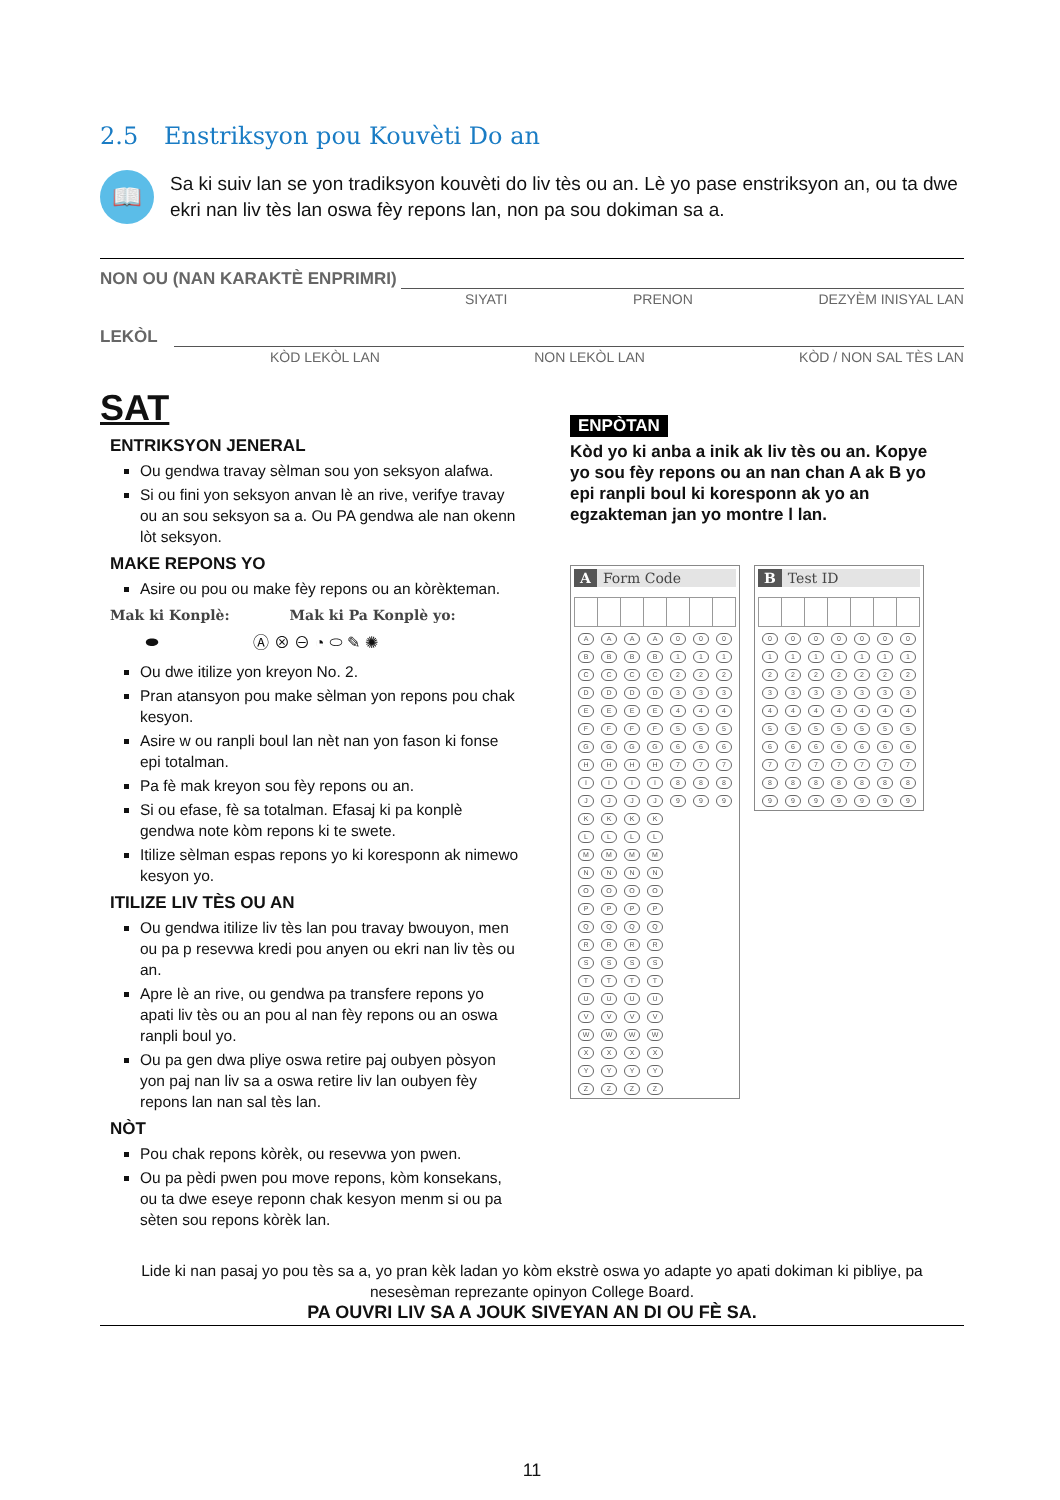2.5 Enstriksyon pou Kouvèti Do an
📖
Sa ki suiv lan se yon tradiksyon kouvèti do liv tès ou an. Lè yo pase enstriksyon an, ou ta dwe ekri nan liv tès lan oswa fèy repons lan, non pa sou dokiman sa a.
NON OU (NAN KARAKTÈ ENPRIMRI)
SIYATI PRENON DEZYÈM INISYAL LAN
LEKÒL
KÒD LEKÒL LAN NON LEKÒL LAN KÒD / NON SAL TÈS LAN
SAT
ENTRIKSYON JENERAL
Ou gendwa travay sèlman sou yon seksyon alafwa.
Si ou fini yon seksyon anvan lè an rive, verifye travay ou an sou seksyon sa a. Ou PA gendwa ale nan okenn lòt seksyon.
MAKE REPONS YO
Asire ou pou ou make fèy repons ou an kòrèkteman.
Mak ki Konplè: Mak ki Pa Konplè yo:
⬬ Ⓐ ⊗ ⊖ ◔ ⬭ ✎ ✺
Ou dwe itilize yon kreyon No. 2.
Pran atansyon pou make sèlman yon repons pou chak kesyon.
Asire w ou ranpli boul lan nèt nan yon fason ki fonse epi totalman.
Pa fè mak kreyon sou fèy repons ou an.
Si ou efase, fè sa totalman. Efasaj ki pa konplè gendwa note kòm repons ki te swete.
Itilize sèlman espas repons yo ki koresponn ak nimewo kesyon yo.
ITILIZE LIV TÈS OU AN
Ou gendwa itilize liv tès lan pou travay bwouyon, men ou pa p resevwa kredi pou anyen ou ekri nan liv tès ou an.
Apre lè an rive, ou gendwa pa transfere repons yo apati liv tès ou an pou al nan fèy repons ou an oswa ranpli boul yo.
Ou pa gen dwa pliye oswa retire paj oubyen pòsyon yon paj nan liv sa a oswa retire liv lan oubyen fèy repons lan nan sal tès lan.
NÒT
Pou chak repons kòrèk, ou resevwa yon pwen.
Ou pa pèdi pwen pou move repons, kòm konsekans, ou ta dwe eseye reponn chak kesyon menm si ou pa sèten sou repons kòrèk lan.
ENPÒTAN
Kòd yo ki anba a inik ak liv tès ou an. Kopye yo sou fèy repons ou an nan chan A ak B yo epi ranpli boul ki koresponn ak yo an egzakteman jan yo montre l lan.
A Form Code
| A | A | A | A | 0 | 0 | 0 |
| B | B | B | B | 1 | 1 | 1 |
| C | C | C | C | 2 | 2 | 2 |
| D | D | D | D | 3 | 3 | 3 |
| E | E | E | E | 4 | 4 | 4 |
| F | F | F | F | 5 | 5 | 5 |
| G | G | G | G | 6 | 6 | 6 |
| H | H | H | H | 7 | 7 | 7 |
| I | I | I | I | 8 | 8 | 8 |
| J | J | J | J | 9 | 9 | 9 |
| K | K | K | K | | | |
| L | L | L | L | | | |
| M | M | M | M | | | |
| N | N | N | N | | | |
| O | O | O | O | | | |
| P | P | P | P | | | |
| Q | Q | Q | Q | | | |
| R | R | R | R | | | |
| S | S | S | S | | | |
| T | T | T | T | | | |
| U | U | U | U | | | |
| V | V | V | V | | | |
| W | W | W | W | | | |
| X | X | X | X | | | |
| Y | Y | Y | Y | | | |
| Z | Z | Z | Z | | | |
B Test ID
| 0 | 0 | 0 | 0 | 0 | 0 | 0 |
| 1 | 1 | 1 | 1 | 1 | 1 | 1 |
| 2 | 2 | 2 | 2 | 2 | 2 | 2 |
| 3 | 3 | 3 | 3 | 3 | 3 | 3 |
| 4 | 4 | 4 | 4 | 4 | 4 | 4 |
| 5 | 5 | 5 | 5 | 5 | 5 | 5 |
| 6 | 6 | 6 | 6 | 6 | 6 | 6 |
| 7 | 7 | 7 | 7 | 7 | 7 | 7 |
| 8 | 8 | 8 | 8 | 8 | 8 | 8 |
| 9 | 9 | 9 | 9 | 9 | 9 | 9 |
Lide ki nan pasaj yo pou tès sa a, yo pran kèk ladan yo kòm ekstrè oswa yo adapte yo apati dokiman ki pibliye, pa nesesèman reprezante opinyon College Board.
PA OUVRI LIV SA A JOUK SIVEYAN AN DI OU FÈ SA.
11